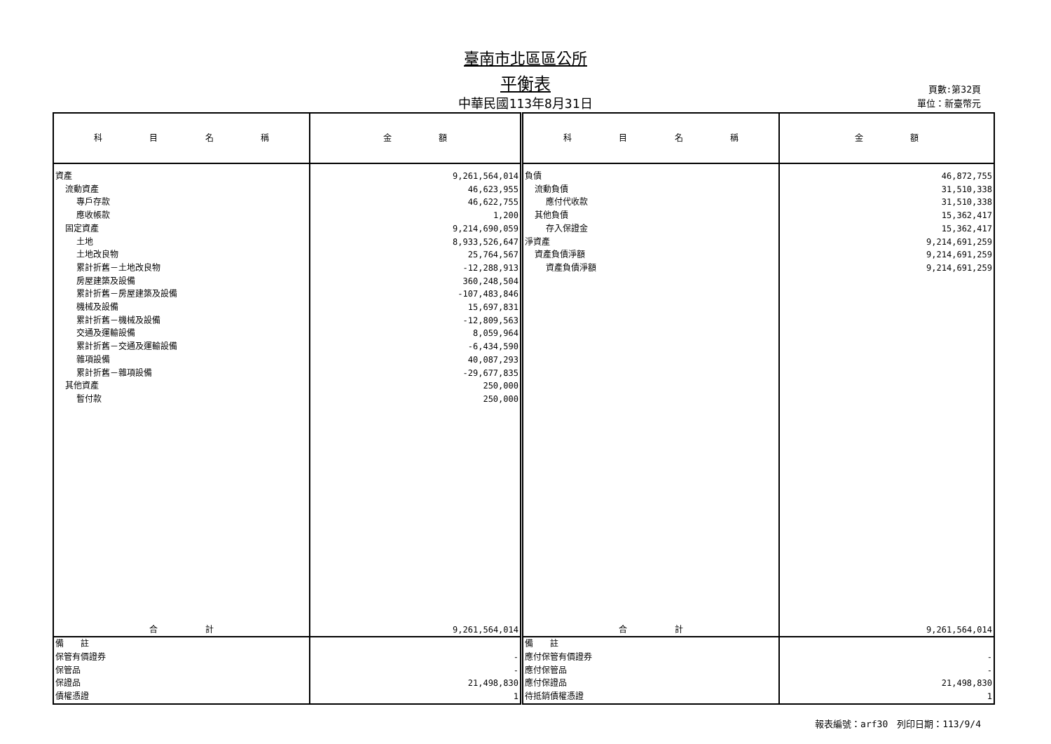臺南市北區區公所
平衡表
中華民國113年8月31日
頁數:第32頁
單位：新臺幣元
| 科 目 名 稱 | 金 額 | 科 目 名 稱 | 金 額 |
| --- | --- | --- | --- |
| 資產 | 9,261,564,014 | 負債 | 46,872,755 |
| 流動資產 | 46,623,955 | 流動負債 | 31,510,338 |
| 專戶存款 | 46,622,755 | 應付代收款 | 31,510,338 |
| 應收帳款 | 1,200 | 其他負債 | 15,362,417 |
| 固定資產 | 9,214,690,059 | 存入保證金 | 15,362,417 |
| 土地 | 8,933,526,647 | 淨資產 | 9,214,691,259 |
| 土地改良物 | 25,764,567 | 資產負債淨額 | 9,214,691,259 |
| 累計折舊－土地改良物 | -12,288,913 | 資產負債淨額 | 9,214,691,259 |
| 房屋建築及設備 | 360,248,504 | | |
| 累計折舊－房屋建築及設備 | -107,483,846 | | |
| 機械及設備 | 15,697,831 | | |
| 累計折舊－機械及設備 | -12,809,563 | | |
| 交通及運輸設備 | 8,059,964 | | |
| 累計折舊－交通及運輸設備 | -6,434,590 | | |
| 雜項設備 | 40,087,293 | | |
| 累計折舊－雜項設備 | -29,677,835 | | |
| 其他資產 | 250,000 | | |
| 暫付款 | 250,000 | | |
| 合 計 | 9,261,564,014 | 合 計 | 9,261,564,014 |
| 備 註 | | 備 註 | |
| 保管有價證券 | - | 應付保管有價證券 | - |
| 保管品 | - | 應付保管品 | - |
| 保證品 | 21,498,830 | 應付保證品 | 21,498,830 |
| 債權憑證 | 1 | 待抵銷債權憑證 | 1 |
報表編號：arf30　列印日期：113/9/4